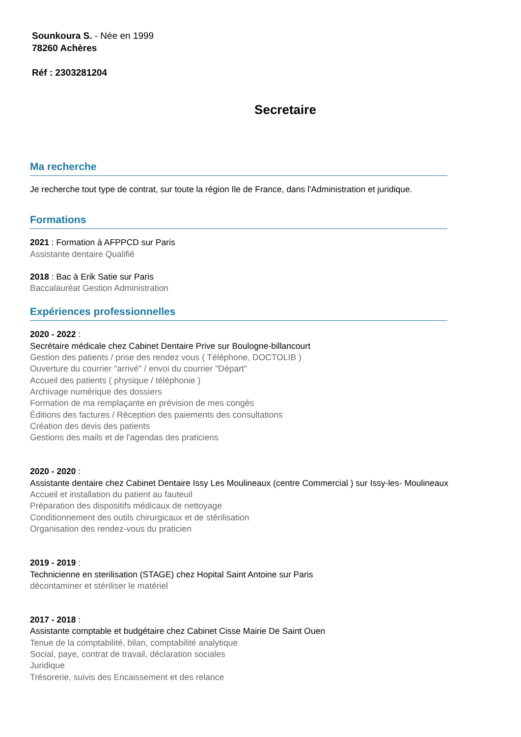Sounkoura S. - Née en 1999
78260 Achères
Réf : 2303281204
Secretaire
Ma recherche
Je recherche tout type de contrat, sur toute la région Ile de France, dans l'Administration et juridique.
Formations
2021 : Formation à AFPPCD sur Paris
Assistante dentaire Qualifié
2018 : Bac à Erik Satie sur Paris
Baccalauréat Gestion Administration
Expériences professionnelles
2020 - 2022 :
Secrétaire médicale chez Cabinet Dentaire Prive sur Boulogne-billancourt
Gestion des patients / prise des rendez vous ( Téléphone, DOCTOLIB )
Ouverture du courrier "arrivé" / envoi du courrier "Départ"
Accueil des patients ( physique / téléphonie )
Archivage numérique des dossiers
Formation de ma remplaçante en prévision de mes congés
Éditions des factures / Réception des paiements des consultations
Création des devis des patients
Gestions des mails et de l'agendas des praticiens
2020 - 2020 :
Assistante dentaire chez Cabinet Dentaire Issy Les Moulineaux (centre Commercial ) sur Issy-les- Moulineaux
Accueil et installation du patient au fauteuil
Préparation des dispositifs médicaux de nettoyage
Conditionnement des outils chirurgicaux et de stérilisation
Organisation des rendez-vous du praticien
2019 - 2019 :
Technicienne en sterilisation (STAGE) chez Hopital Saint Antoine sur Paris
décontaminer et stériliser le matériel
2017 - 2018 :
Assistante comptable et budgétaire chez Cabinet Cisse Mairie De Saint Ouen
Tenue de la comptabilité, bilan, comptabilité analytique
Social, paye, contrat de travail, déclaration sociales
Juridique
Trésorerie, suivis des Encaissement et des relance